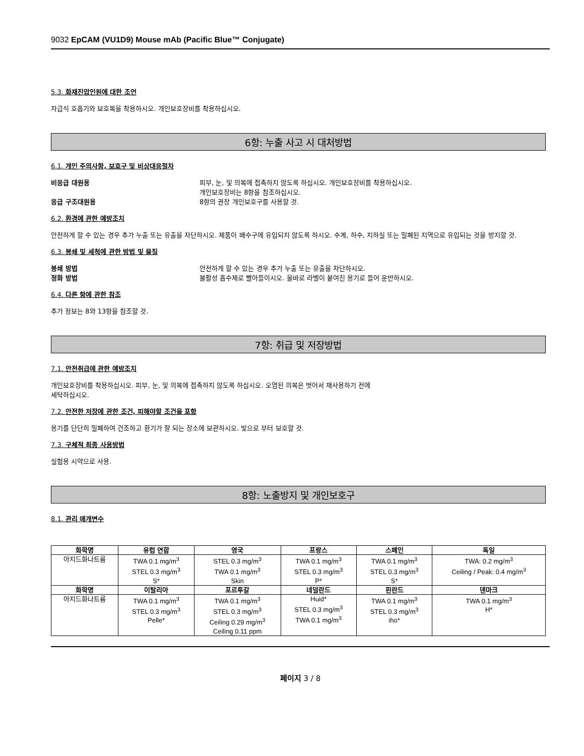9032 EpCAM (VU1D9) Mouse mAb (Pacific Blue™ Conjugate)
5.3. 화재진압인원에 대한 조언
자급식 호흡기와 보호복을 착용하시오. 개인보호장비를 착용하십시오.
6항: 누출 사고 시 대처방법
6.1. 개인 주의사항, 보호구 및 비상대응절차
비응급 대원용 피부, 눈, 및 의복에 접촉하지 않도록 하십시오. 개인보호장비를 착용하십시오.
개인보호장비는 8항을 참조하십시오.
응급 구조대원용 8항의 권장 개인보호구를 사용할 것.
6.2. 환경에 관한 예방조치
안전하게 할 수 있는 경우 추가 누출 또는 유출을 차단하시오. 제품이 배수구에 유입되지 않도록 하시오. 수계, 하수, 지하실 또는 밀폐된 지역으로 유입되는 것을 방지할 것.
6.3. 봉쇄 및 세척에 관한 방법 및 물질
봉쇄 방법 안전하게 할 수 있는 경우 추가 누출 또는 유출을 차단하시오.
정화 방법 불활성 흡수제로 빨아들이시오. 올바로 라벨이 붙여진 용기로 들어 운반하시오.
6.4. 다른 항에 관한 참조
추가 정보는 8와 13항을 참조할 것.
7항: 취급 및 저장방법
7.1. 안전취급에 관한 예방조치
개인보호장비를 착용하십시오. 피부, 눈, 및 의복에 접촉하지 않도록 하십시오. 오염된 의복은 벗어서 재사용하기 전에
세탁하십시오.
7.2. 안전한 저장에 관한 조건, 피해야할 조건을 포함
용기를 단단히 밀폐하여 건조하고 환기가 잘 되는 장소에 보관하시오. 빛으로 부터 보호할 것.
7.3. 구체적 최종 사용방법
실험용 시약으로 사용.
8항: 노출방지 및 개인보호구
8.1. 관리 매개변수
| 화학명 | 유럽 연합 | 영국 | 프랑스 | 스페인 | 독일 |
| --- | --- | --- | --- | --- | --- |
| 아지드화나트륨 | TWA 0.1 mg/m<sup>3</sup> STEL 0.3 mg/m<sup>3</sup> S* | STEL 0.3 mg/m<sup>3</sup> TWA 0.1 mg/m<sup>3</sup> Skin | TWA 0.1 mg/m<sup>3</sup> STEL 0.3 mg/m<sup>3</sup> P* | TWA 0.1 mg/m<sup>3</sup> STEL 0.3 mg/m<sup>3</sup> S* | TWA: 0.2 mg/m<sup>3</sup> Ceiling / Peak: 0.4 mg/m<sup>3</sup> |
| 화학명 | 이탈리아 | 포르투갈 | 네덜란드 | 핀란드 | 덴마크 |
| 아지드화나트륨 | TWA 0.1 mg/m<sup>3</sup> STEL 0.3 mg/m<sup>3</sup> Pelle* | TWA 0.1 mg/m<sup>3</sup> STEL 0.3 mg/m<sup>3</sup> Ceiling 0.29 mg/m<sup>3</sup> Ceiling 0.11 ppm | Huid* STEL 0.3 mg/m<sup>3</sup> TWA 0.1 mg/m<sup>3</sup> | TWA 0.1 mg/m<sup>3</sup> STEL 0.3 mg/m<sup>3</sup> iho* | TWA 0.1 mg/m<sup>3</sup> H* |
페이지 3 / 8